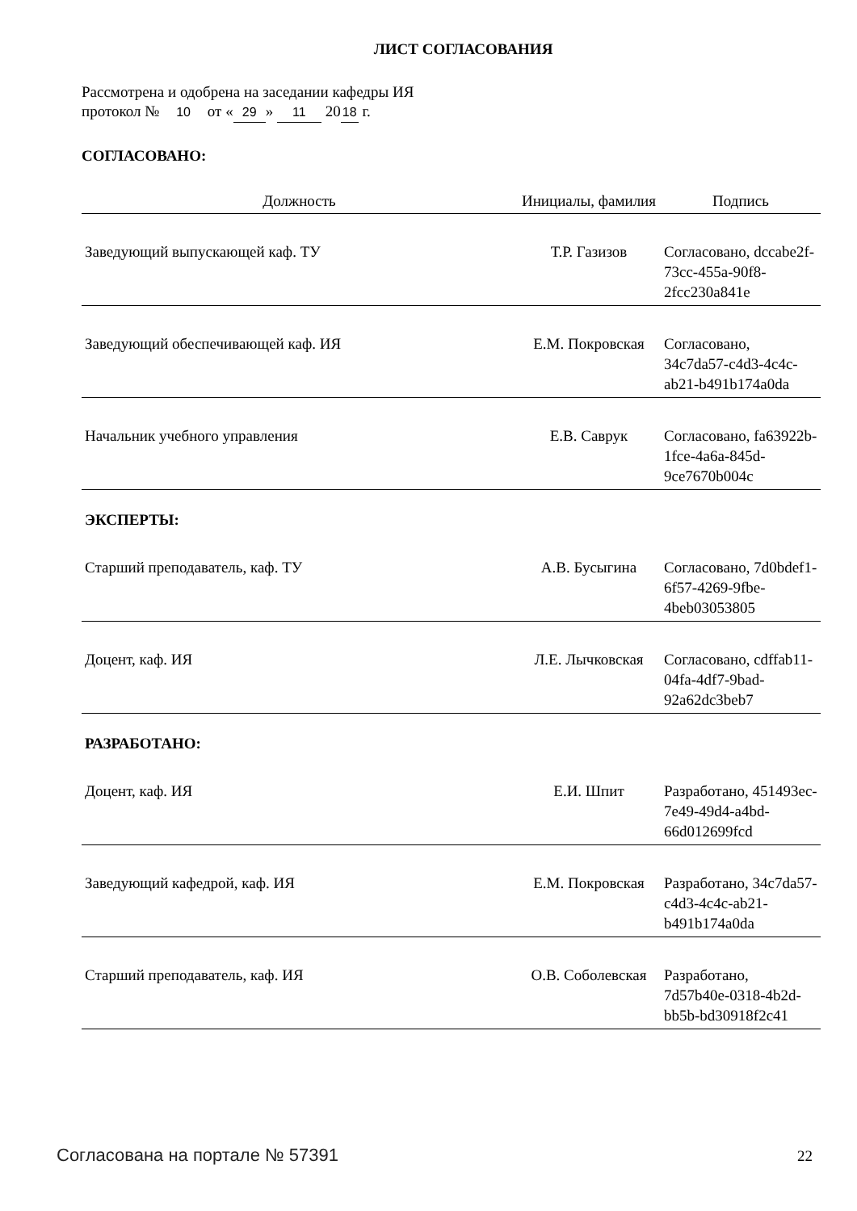ЛИСТ СОГЛАСОВАНИЯ
Рассмотрена и одобрена на заседании кафедры ИЯ
протокол № 10 от « 29 » 11 20 18 г.
СОГЛАСОВАНО:
| Должность | Инициалы, фамилия | Подпись |
| --- | --- | --- |
| Заведующий выпускающей каф. ТУ | Т.Р. Газизов | Согласовано, dccabe2f-73cc-455a-90f8-2fcc230a841e |
| Заведующий обеспечивающей каф. ИЯ | Е.М. Покровская | Согласовано, 34c7da57-c4d3-4c4c-ab21-b491b174a0da |
| Начальник учебного управления | Е.В. Саврук | Согласовано, fa63922b-1fce-4a6a-845d-9ce7670b004c |
| ЭКСПЕРТЫ: | | |
| Старший преподаватель, каф. ТУ | А.В. Бусыгина | Согласовано, 7d0bdef1-6f57-4269-9fbe-4beb03053805 |
| Доцент, каф. ИЯ | Л.Е. Лычковская | Согласовано, cdffab11-04fa-4df7-9bad-92a62dc3beb7 |
| РАЗРАБОТАНО: | | |
| Доцент, каф. ИЯ | Е.И. Шпит | Разработано, 451493ec-7e49-49d4-a4bd-66d012699fcd |
| Заведующий кафедрой, каф. ИЯ | Е.М. Покровская | Разработано, 34c7da57-c4d3-4c4c-ab21-b491b174a0da |
| Старший преподаватель, каф. ИЯ | О.В. Соболевская | Разработано, 7d57b40e-0318-4b2d-bb5b-bd30918f2c41 |
Согласована на портале № 57391 22